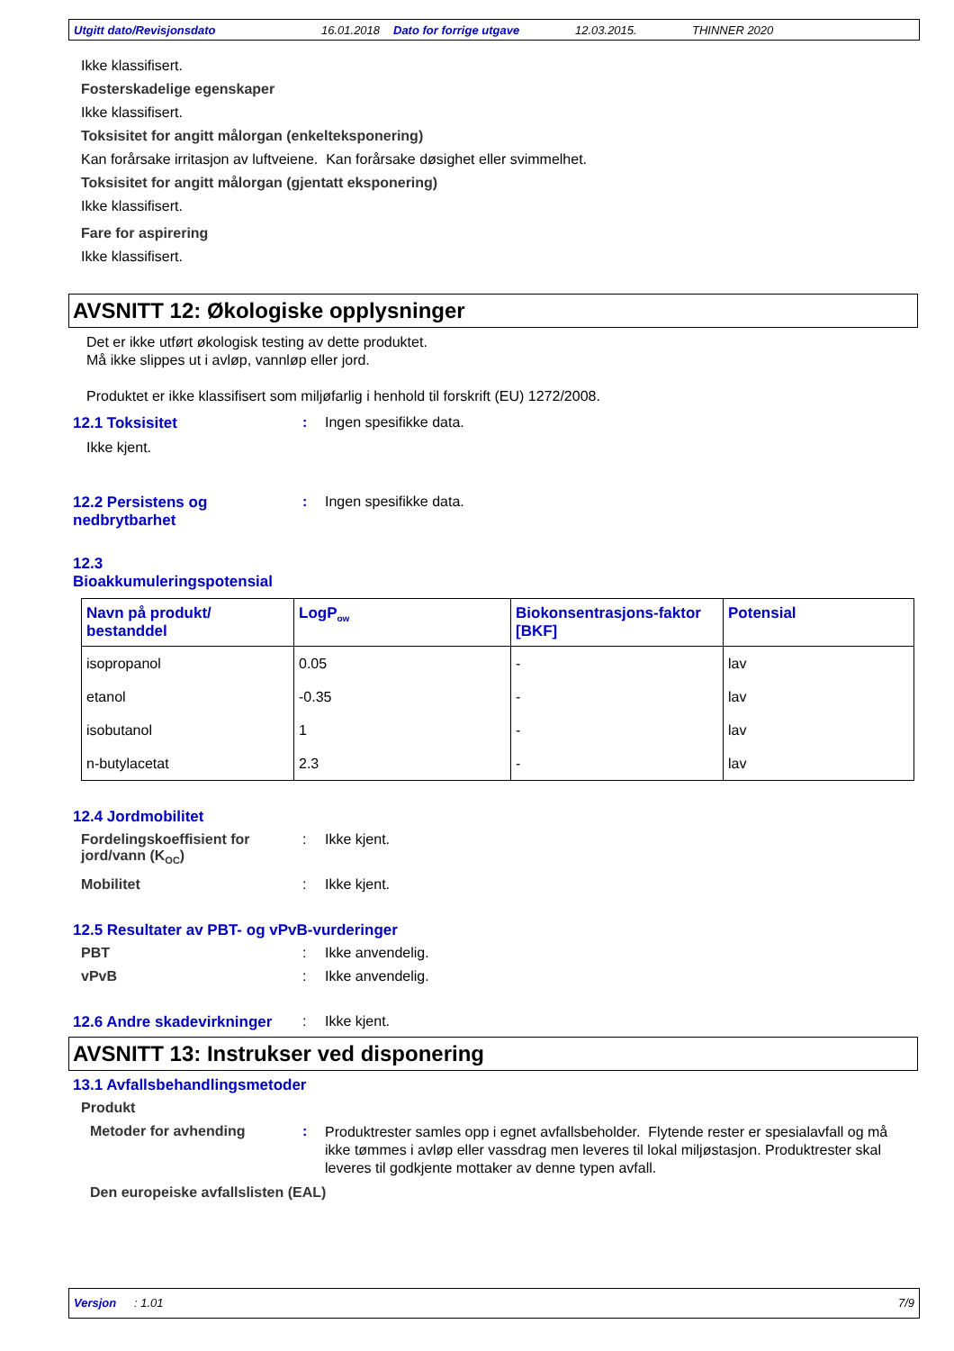Utgitt dato/Revisjonsdato 16.01.2018 Dato for forrige utgave 12.03.2015. THINNER 2020
Ikke klassifisert.
Fosterskadelige egenskaper
Ikke klassifisert.
Toksisitet for angitt målorgan (enkelteksponering)
Kan forårsake irritasjon av luftveiene. Kan forårsake døsighet eller svimmelhet.
Toksisitet for angitt målorgan (gjentatt eksponering)
Ikke klassifisert.
Fare for aspirering
Ikke klassifisert.
AVSNITT 12: Økologiske opplysninger
Det er ikke utført økologisk testing av dette produktet.
Må ikke slippes ut i avløp, vannløp eller jord.
Produktet er ikke klassifisert som miljøfarlig i henhold til forskrift (EU) 1272/2008.
12.1 Toksisitet : Ingen spesifikke data.
Ikke kjent.
12.2 Persistens og nedbrytbarhet
: Ingen spesifikke data.
12.3 Bioakkumuleringspotensial
| Navn på produkt/ bestanddel | LogP<sub>ow</sub> | Biokonsentrasjons-faktor [BKF] | Potensial |
| --- | --- | --- | --- |
| isopropanol | 0.05 | - | lav |
| etanol | -0.35 | - | lav |
| isobutanol | 1 | - | lav |
| n-butylacetat | 2.3 | - | lav |
12.4 Jordmobilitet
Fordelingskoeffisient for jord/vann (K<sub>OC</sub>)
: Ikke kjent.
Mobilitet : Ikke kjent.
12.5 Resultater av PBT- og vPvB-vurderinger
PBT : Ikke anvendelig.
vPvB : Ikke anvendelig.
12.6 Andre skadevirkninger
: Ikke kjent.
AVSNITT 13: Instrukser ved disponering
13.1 Avfallsbehandlingsmetoder
Produkt
Metoder for avhending :
Produktrester samles opp i egnet avfallsbeholder. Flytende rester er spesialavfall og må ikke tømmes i avløp eller vassdrag men leveres til lokal miljøstasjon. Produktrester skal leveres til godkjente mottaker av denne typen avfall.
Den europeiske avfallslisten (EAL)
Versjon: 1.01 7/9